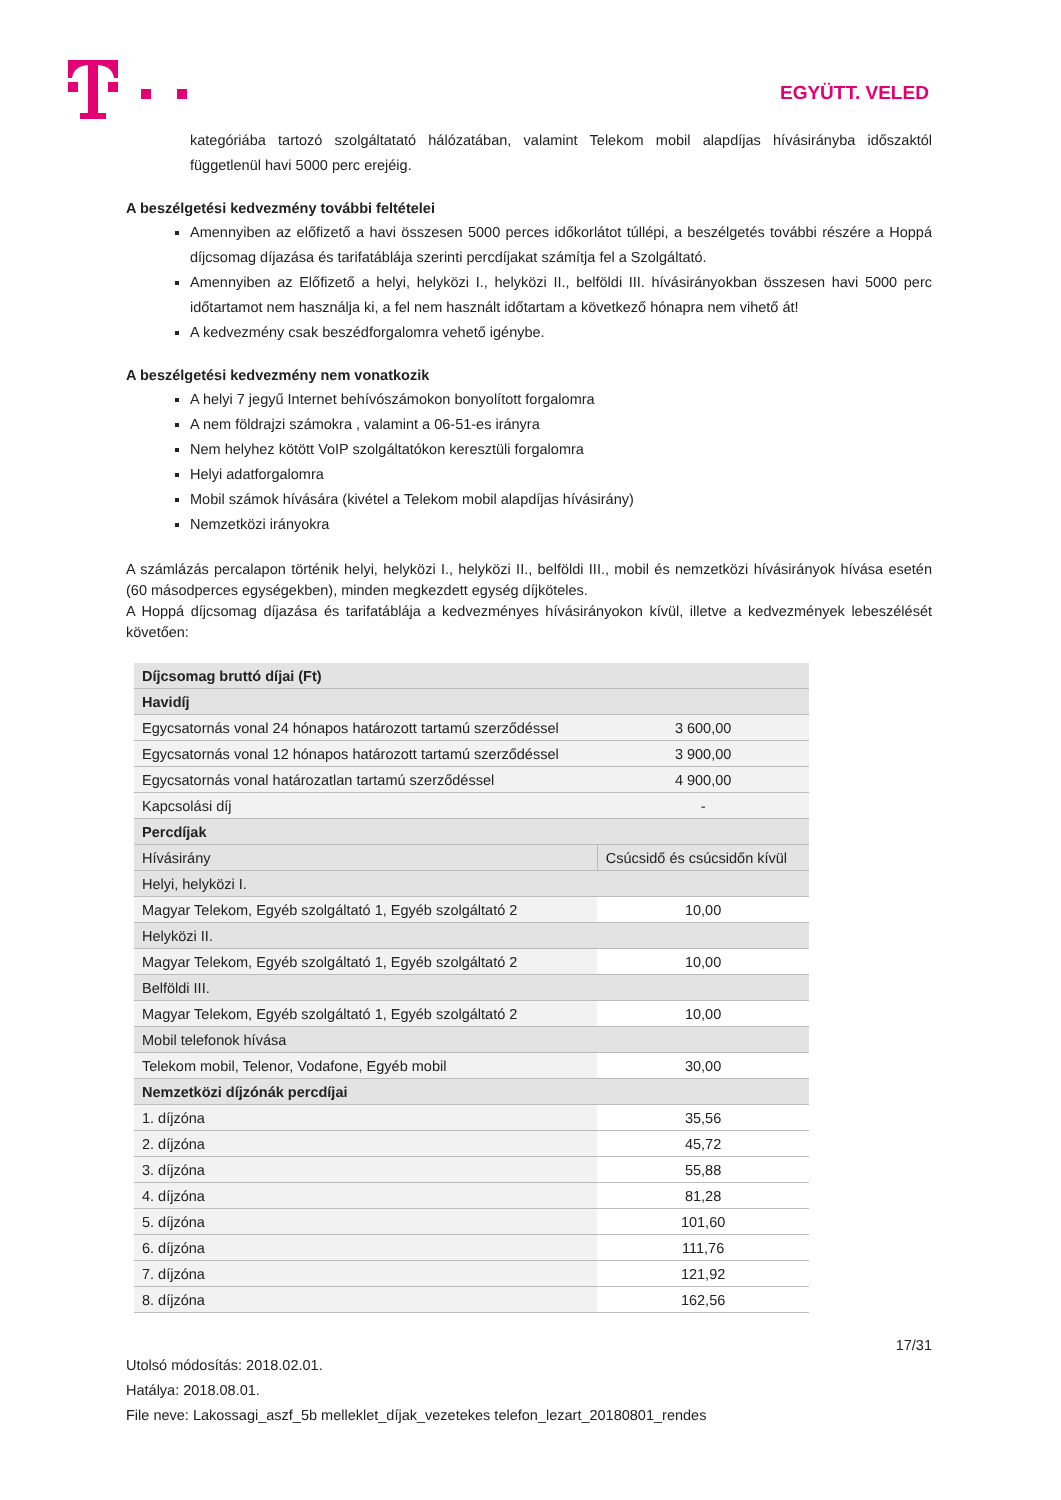EGYÜTT. VELED
kategóriába tartozó szolgáltatató hálózatában, valamint Telekom mobil alapdíjas hívásirányba időszaktól függetlenül havi 5000 perc erejéig.
A beszélgetési kedvezmény további feltételei
Amennyiben az előfizető a havi összesen 5000 perces időkorlátot túllépi, a beszélgetés további részére a Hoppá díjcsomag díjazása és tarifatáblája szerinti percdíjakat számítja fel a Szolgáltató.
Amennyiben az Előfizető a helyi, helyközi I., helyközi II., belföldi III. hívásirányokban összesen havi 5000 perc időtartamot nem használja ki, a fel nem használt időtartam a következő hónapra nem vihető át!
A kedvezmény csak beszédforgalomra vehető igénybe.
A beszélgetési kedvezmény nem vonatkozik
A helyi 7 jegyű Internet behívószámokon bonyolított forgalomra
A nem földrajzi számokra , valamint a 06-51-es irányra
Nem helyhez kötött VoIP szolgáltatókon keresztüli forgalomra
Helyi adatforgalomra
Mobil számok hívására (kivétel a Telekom mobil alapdíjas hívásirány)
Nemzetközi irányokra
A számlázás percalapon történik helyi, helyközi I., helyközi II., belföldi III., mobil és nemzetközi hívásirányok hívása esetén (60 másodperces egységekben), minden megkezdett egység díjköteles.
A Hoppá díjcsomag díjazása és tarifatáblája a kedvezményes hívásirányokon kívül, illetve a kedvezmények lebeszélését követően:
| Díjcsomag bruttó díjai (Ft) | |
| Havidíj | |
| Egycsatornás vonal 24 hónapos határozott tartamú szerződéssel | 3 600,00 |
| Egycsatornás vonal 12 hónapos határozott tartamú szerződéssel | 3 900,00 |
| Egycsatornás vonal határozatlan tartamú szerződéssel | 4 900,00 |
| Kapcsolási díj | - |
| Percdíjak | |
| Hívásirány | Csúcsidő és csúcsidőn kívül |
| Helyi, helyközi I. | |
| Magyar Telekom, Egyéb szolgáltató 1, Egyéb szolgáltató 2 | 10,00 |
| Helyközi II. | |
| Magyar Telekom, Egyéb szolgáltató 1, Egyéb szolgáltató 2 | 10,00 |
| Belföldi III. | |
| Magyar Telekom, Egyéb szolgáltató 1, Egyéb szolgáltató 2 | 10,00 |
| Mobil telefonok hívása | |
| Telekom mobil, Telenor, Vodafone, Egyéb mobil | 30,00 |
| Nemzetközi díjzónák percdíjai | |
| 1. díjzóna | 35,56 |
| 2. díjzóna | 45,72 |
| 3. díjzóna | 55,88 |
| 4. díjzóna | 81,28 |
| 5. díjzóna | 101,60 |
| 6. díjzóna | 111,76 |
| 7. díjzóna | 121,92 |
| 8. díjzóna | 162,56 |
17/31
Utolsó módosítás: 2018.02.01.
Hatálya: 2018.08.01.
File neve: Lakossagi_aszf_5b melleklet_díjak_vezetekes telefon_lezart_20180801_rendes